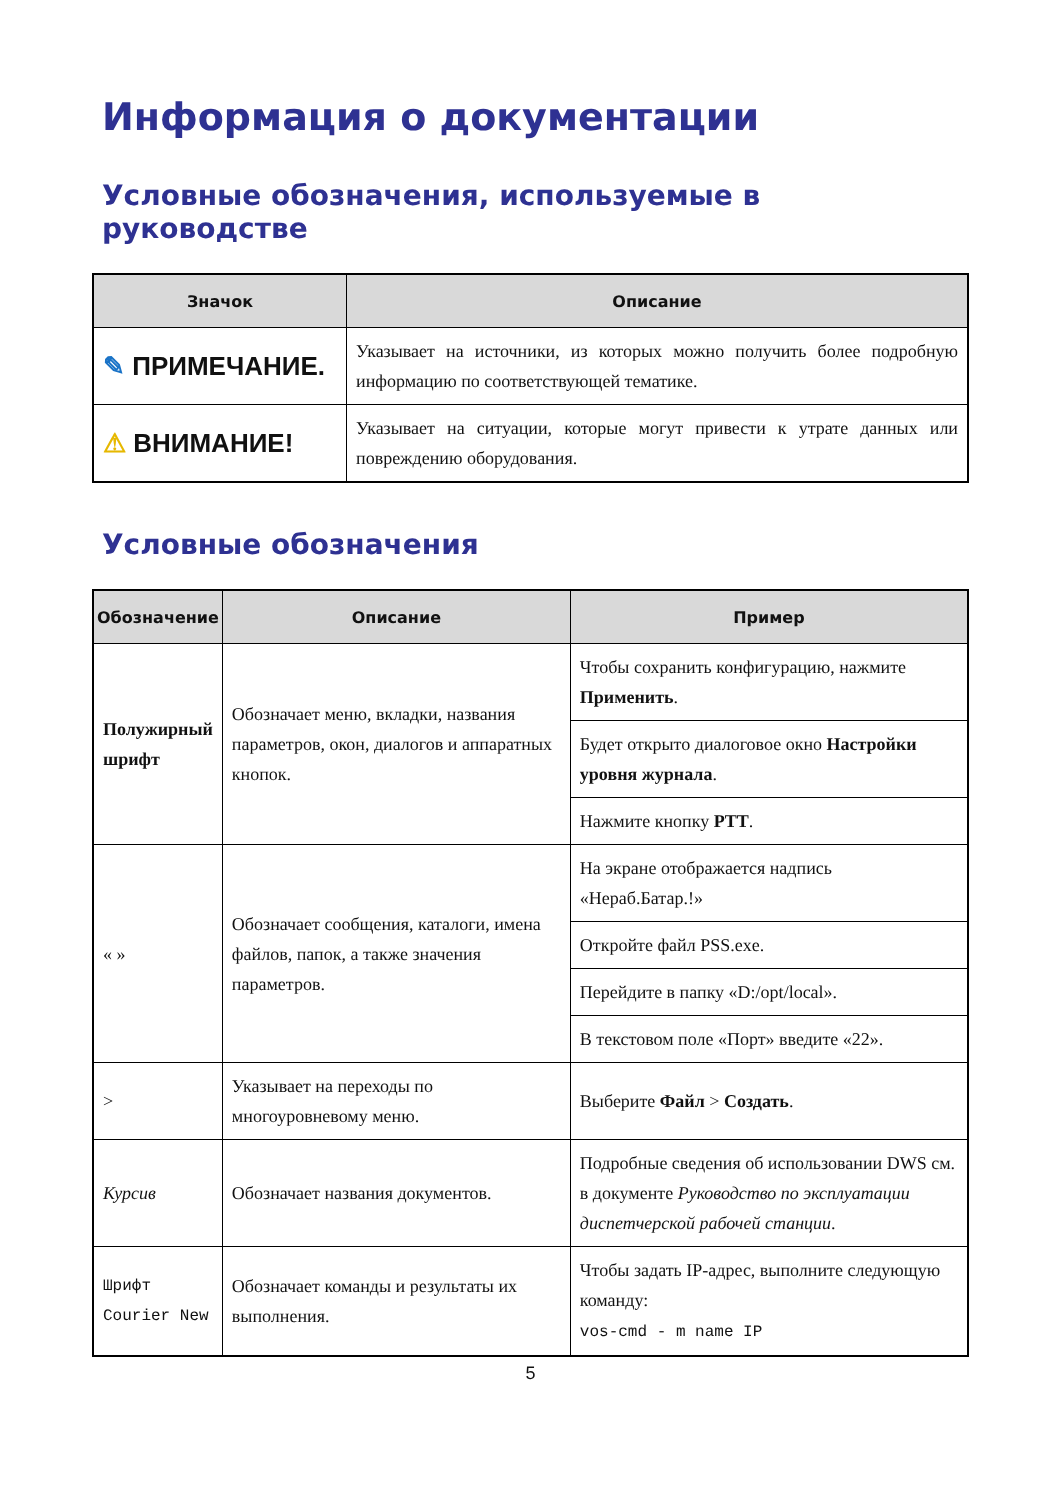Информация о документации
Условные обозначения, используемые в руководстве
| Значок | Описание |
| --- | --- |
| ✎ ПРИМЕЧАНИЕ. | Указывает на источники, из которых можно получить более подробную информацию по соответствующей тематике. |
| ⚠ ВНИМАНИЕ! | Указывает на ситуации, которые могут привести к утрате данных или повреждению оборудования. |
Условные обозначения
| Обозначение | Описание | Пример |
| --- | --- | --- |
| Полужирный шрифт | Обозначает меню, вкладки, названия параметров, окон, диалогов и аппаратных кнопок. | Чтобы сохранить конфигурацию, нажмите Применить . |
| | | Будет открыто диалоговое окно Настройки уровня журнала . |
| | | Нажмите кнопку PTT . |
| « » | Обозначает сообщения, каталоги, имена файлов, папок, а также значения параметров. | На экране отображается надпись «Нераб.Батар.!» |
| | | Откройте файл PSS.exe. |
| | | Перейдите в папку «D:/opt/local». |
| | | В текстовом поле «Порт» введите «22». |
| > | Указывает на переходы по многоуровневому меню. | Выберите Файл > Создать . |
| Курсив | Обозначает названия документов. | Подробные сведения об использовании DWS см. в документе Руководство по эксплуатации диспетчерской рабочей станции . |
| Шрифт Courier New | Обозначает команды и результаты их выполнения. | Чтобы задать IP-адрес, выполните следующую команду: vos-cmd - m name IP |
5